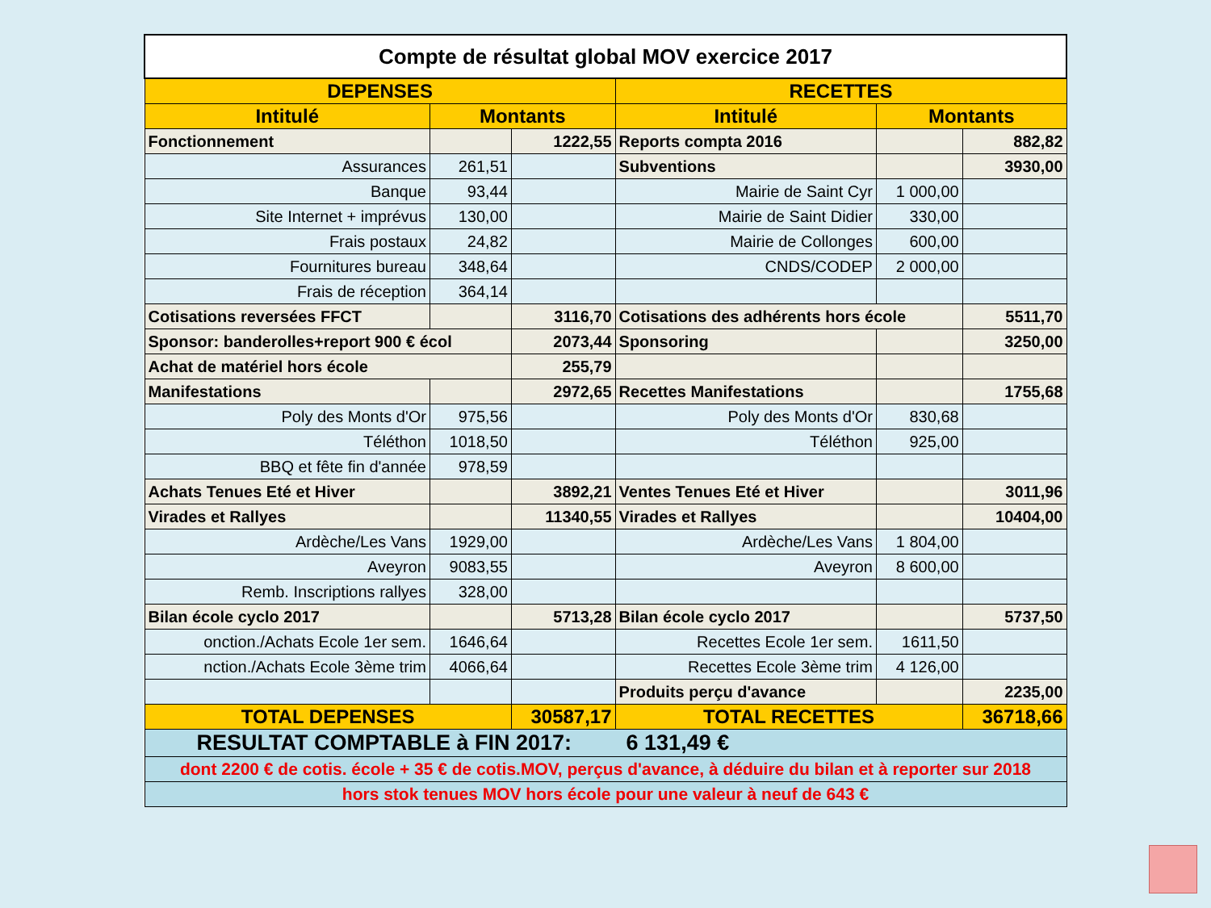| Compte de résultat global MOV exercice 2017 | | | | | |
| DEPENSES | | | RECETTES | | |
| Intitulé | Montants | | Intitulé | Montants | |
| Fonctionnement | | 1222,55 | Reports compta 2016 | | 882,82 |
| Assurances | 261,51 | | Subventions | | 3930,00 |
| Banque | 93,44 | | Mairie de Saint Cyr | 1 000,00 | |
| Site Internet + imprévus | 130,00 | | Mairie de Saint Didier | 330,00 | |
| Frais postaux | 24,82 | | Mairie de Collonges | 600,00 | |
| Fournitures bureau | 348,64 | | CNDS/CODEP | 2 000,00 | |
| Frais de réception | 364,14 | | | | |
| Cotisations reversées FFCT | | 3116,70 | Cotisations des adhérents hors école | | 5511,70 |
| Sponsor: banderolles+report 900 € écol | | 2073,44 | Sponsoring | | 3250,00 |
| Achat de matériel hors école | | 255,79 | | | |
| Manifestations | | 2972,65 | Recettes Manifestations | | 1755,68 |
| Poly des Monts d'Or | 975,56 | | Poly des Monts d'Or | 830,68 | |
| Téléthon | 1018,50 | | Téléthon | 925,00 | |
| BBQ et fête fin d'année | 978,59 | | | | |
| Achats Tenues Eté et Hiver | | 3892,21 | Ventes Tenues Eté et Hiver | | 3011,96 |
| Virades et Rallyes | | 11340,55 | Virades et Rallyes | | 10404,00 |
| Ardèche/Les Vans | 1929,00 | | Ardèche/Les Vans | 1 804,00 | |
| Aveyron | 9083,55 | | Aveyron | 8 600,00 | |
| Remb. Inscriptions rallyes | 328,00 | | | | |
| Bilan école cyclo 2017 | | 5713,28 | Bilan école cyclo 2017 | | 5737,50 |
| onction./Achats Ecole 1er sem. | 1646,64 | | Recettes Ecole 1er sem. | 1611,50 | |
| nction./Achats Ecole 3ème trim | 4066,64 | | Recettes Ecole 3ème trim | 4 126,00 | |
| | | | Produits perçu d'avance | | 2235,00 |
| TOTAL DEPENSES | | 30587,17 | TOTAL RECETTES | | 36718,66 |
| RESULTAT COMPTABLE à FIN 2017: 6 131,49 € | | | | | |
| dont 2200 € de cotis. école + 35 € de cotis.MOV, perçus d'avance, à déduire du bilan et à reporter sur 2018 | | | | | |
| hors stok tenues MOV hors école pour une valeur à neuf de 643 € | | | | | |